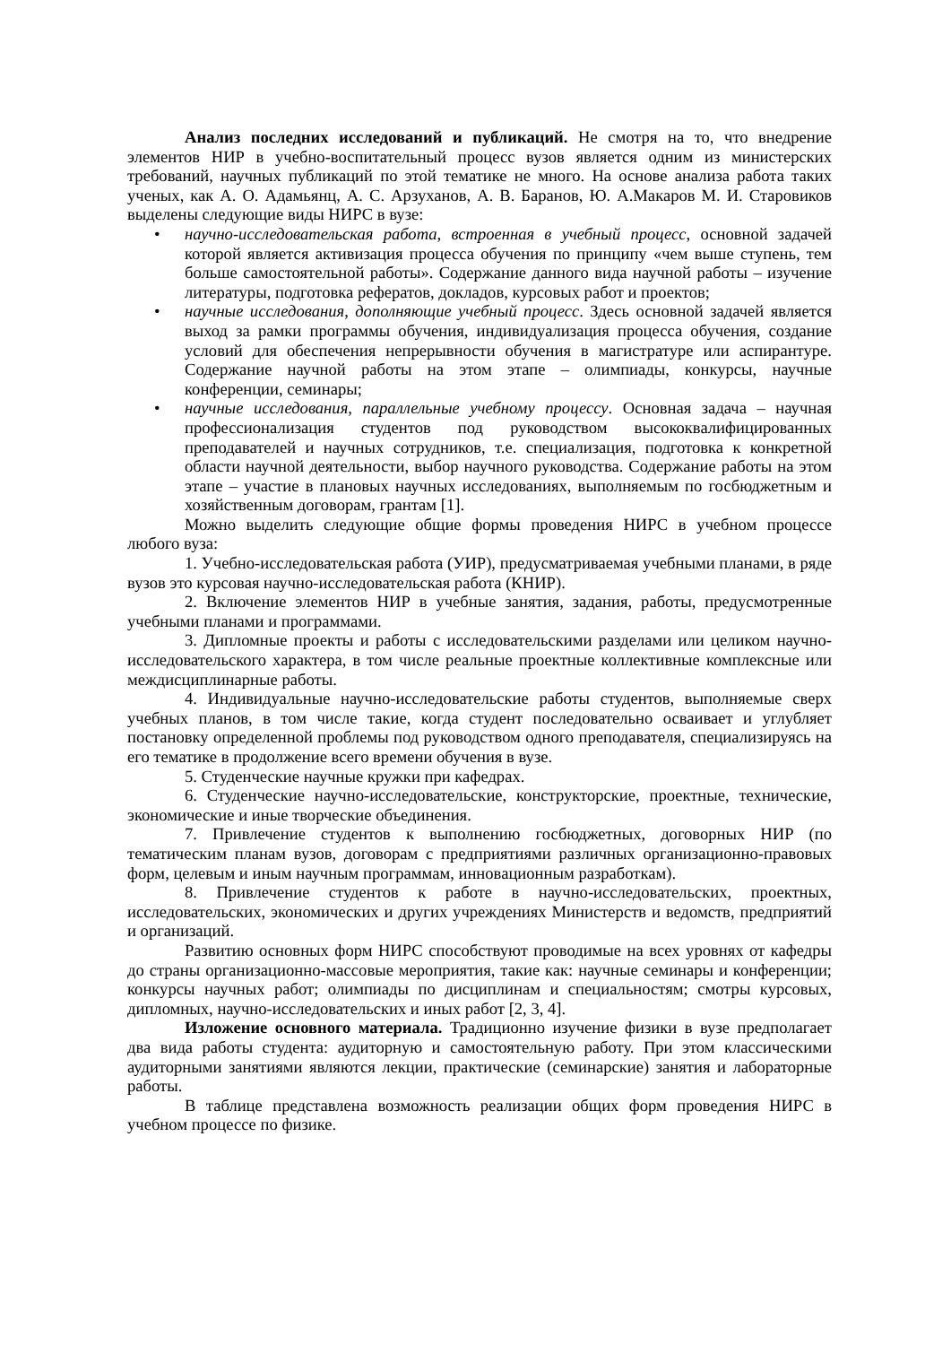Анализ последних исследований и публикаций. Не смотря на то, что внедрение элементов НИР в учебно-воспитательный процесс вузов является одним из министерских требований, научных публикаций по этой тематике не много. На основе анализа работа таких ученых, как А. О. Адамьянц, А. С. Арзуханов, А. В. Баранов, Ю. А.Макаров М. И. Старовиков выделены следующие виды НИРС в вузе:
• научно-исследовательская работа, встроенная в учебный процесс, основной задачей которой является активизация процесса обучения по принципу «чем выше ступень, тем больше самостоятельной работы». Содержание данного вида научной работы – изучение литературы, подготовка рефератов, докладов, курсовых работ и проектов;
• научные исследования, дополняющие учебный процесс. Здесь основной задачей является выход за рамки программы обучения, индивидуализация процесса обучения, создание условий для обеспечения непрерывности обучения в магистратуре или аспирантуре. Содержание научной работы на этом этапе – олимпиады, конкурсы, научные конференции, семинары;
• научные исследования, параллельные учебному процессу. Основная задача – научная профессионализация студентов под руководством высококвалифицированных преподавателей и научных сотрудников, т.е. специализация, подготовка к конкретной области научной деятельности, выбор научного руководства. Содержание работы на этом этапе – участие в плановых научных исследованиях, выполняемым по госбюджетным и хозяйственным договорам, грантам [1].
Можно выделить следующие общие формы проведения НИРС в учебном процессе любого вуза:
1. Учебно-исследовательская работа (УИР), предусматриваемая учебными планами, в ряде вузов это курсовая научно-исследовательская работа (КНИР).
2. Включение элементов НИР в учебные занятия, задания, работы, предусмотренные учебными планами и программами.
3. Дипломные проекты и работы с исследовательскими разделами или целиком научно-исследовательского характера, в том числе реальные проектные коллективные комплексные или междисциплинарные работы.
4. Индивидуальные научно-исследовательские работы студентов, выполняемые сверх учебных планов, в том числе такие, когда студент последовательно осваивает и углубляет постановку определенной проблемы под руководством одного преподавателя, специализируясь на его тематике в продолжение всего времени обучения в вузе.
5. Студенческие научные кружки при кафедрах.
6. Студенческие научно-исследовательские, конструкторские, проектные, технические, экономические и иные творческие объединения.
7. Привлечение студентов к выполнению госбюджетных, договорных НИР (по тематическим планам вузов, договорам с предприятиями различных организационно-правовых форм, целевым и иным научным программам, инновационным разработкам).
8. Привлечение студентов к работе в научно-исследовательских, проектных, исследовательских, экономических и других учреждениях Министерств и ведомств, предприятий и организаций.
Развитию основных форм НИРС способствуют проводимые на всех уровнях от кафедры до страны организационно-массовые мероприятия, такие как: научные семинары и конференции; конкурсы научных работ; олимпиады по дисциплинам и специальностям; смотры курсовых, дипломных, научно-исследовательских и иных работ [2, 3, 4].
Изложение основного материала. Традиционно изучение физики в вузе предполагает два вида работы студента: аудиторную и самостоятельную работу. При этом классическими аудиторными занятиями являются лекции, практические (семинарские) занятия и лабораторные работы.
В таблице представлена возможность реализации общих форм проведения НИРС в учебном процессе по физике.